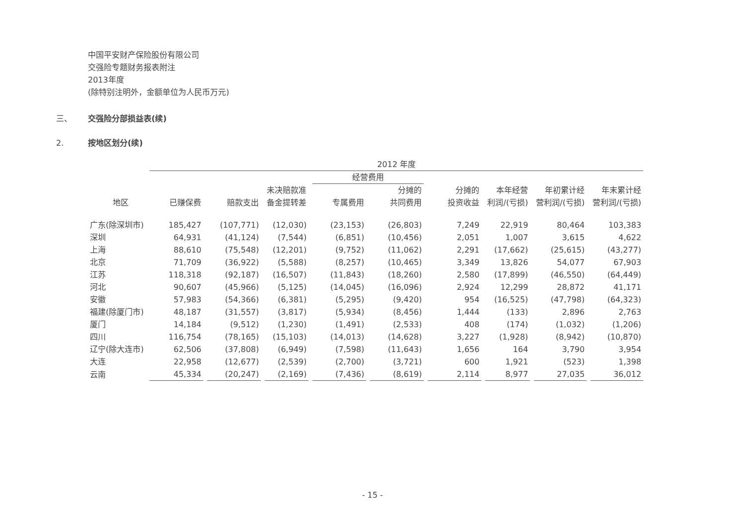中国平安财产保险股份有限公司
交强险专题财务报表附注
2013年度
(除特别注明外，金额单位为人民币万元)
三、 交强险分部损益表(续)
2. 按地区划分(续)
| | 2012 年度 | | | | | | | | |
| --- | --- | --- | --- | --- | --- | --- | --- | --- | --- |
| | | | | 经营费用 | | | | | |
| | | | 未决赔款准 | | 分摊的 | 分摊的 | 本年经营 | 年初累计经 | 年末累计经 |
| 地区 | 已赚保费 | 赔款支出 | 备金提转差 | 专属费用 | 共同费用 | 投资收益 | 利润/(亏损) | 营利润/(亏损) | 营利润/(亏损) |
| 广东(除深圳市) | 185,427 | (107,771) | (12,030) | (23,153) | (26,803) | 7,249 | 22,919 | 80,464 | 103,383 |
| 深圳 | 64,931 | (41,124) | (7,544) | (6,851) | (10,456) | 2,051 | 1,007 | 3,615 | 4,622 |
| 上海 | 88,610 | (75,548) | (12,201) | (9,752) | (11,062) | 2,291 | (17,662) | (25,615) | (43,277) |
| 北京 | 71,709 | (36,922) | (5,588) | (8,257) | (10,465) | 3,349 | 13,826 | 54,077 | 67,903 |
| 江苏 | 118,318 | (92,187) | (16,507) | (11,843) | (18,260) | 2,580 | (17,899) | (46,550) | (64,449) |
| 河北 | 90,607 | (45,966) | (5,125) | (14,045) | (16,096) | 2,924 | 12,299 | 28,872 | 41,171 |
| 安徽 | 57,983 | (54,366) | (6,381) | (5,295) | (9,420) | 954 | (16,525) | (47,798) | (64,323) |
| 福建(除厦门市) | 48,187 | (31,557) | (3,817) | (5,934) | (8,456) | 1,444 | (133) | 2,896 | 2,763 |
| 厦门 | 14,184 | (9,512) | (1,230) | (1,491) | (2,533) | 408 | (174) | (1,032) | (1,206) |
| 四川 | 116,754 | (78,165) | (15,103) | (14,013) | (14,628) | 3,227 | (1,928) | (8,942) | (10,870) |
| 辽宁(除大连市) | 62,506 | (37,808) | (6,949) | (7,598) | (11,643) | 1,656 | 164 | 3,790 | 3,954 |
| 大连 | 22,958 | (12,677) | (2,539) | (2,700) | (3,721) | 600 | 1,921 | (523) | 1,398 |
| 云南 | 45,334 | (20,247) | (2,169) | (7,436) | (8,619) | 2,114 | 8,977 | 27,035 | 36,012 |
- 15 -